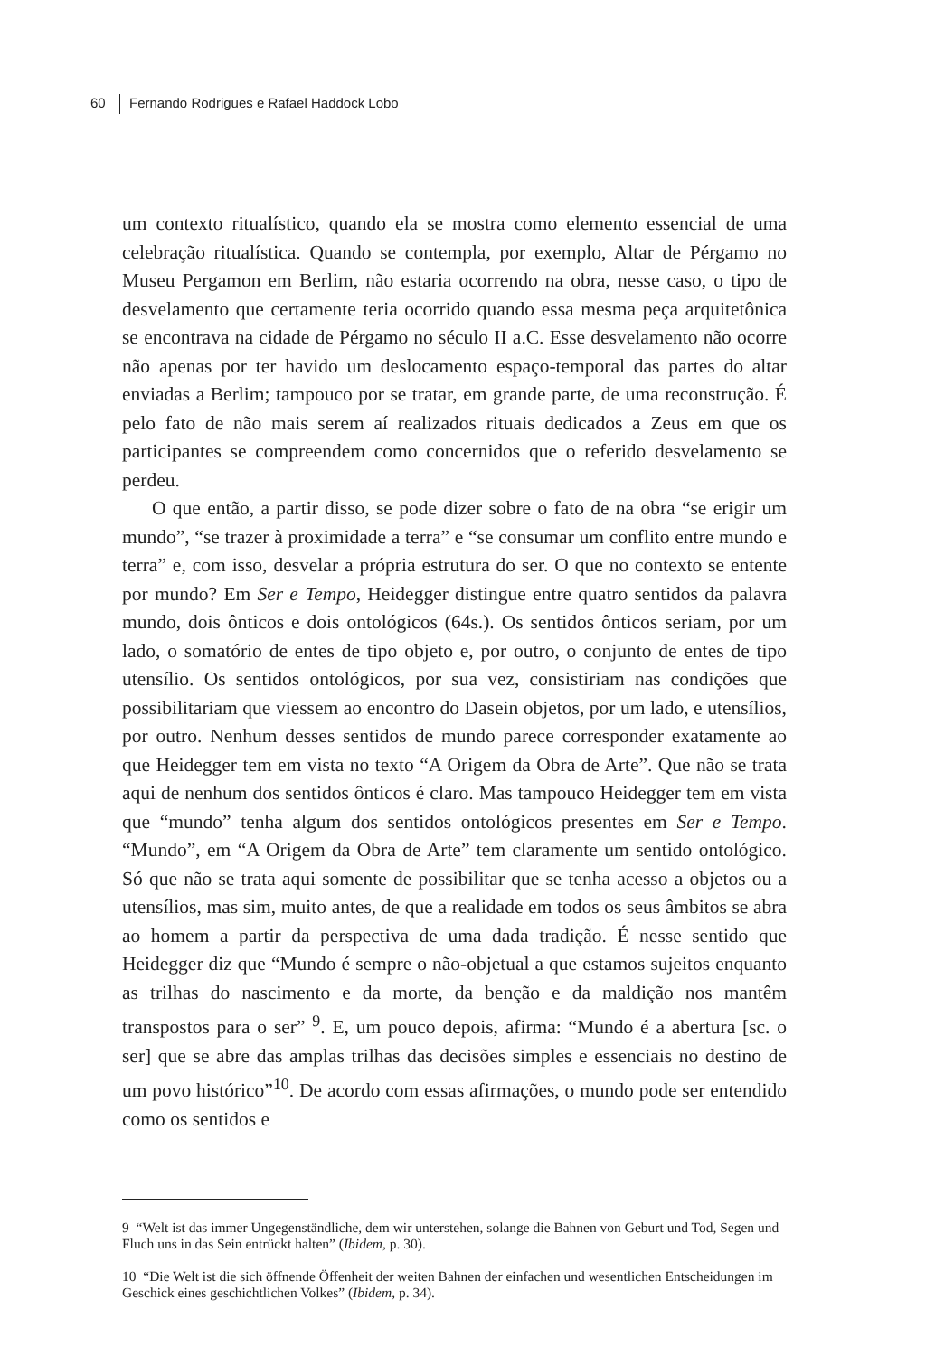60 Fernando Rodrigues e Rafael Haddock Lobo
um contexto ritualístico, quando ela se mostra como elemento essencial de uma celebração ritualística. Quando se contempla, por exemplo, Altar de Pérgamo no Museu Pergamon em Berlim, não estaria ocorrendo na obra, nesse caso, o tipo de desvelamento que certamente teria ocorrido quando essa mesma peça arquitetônica se encontrava na cidade de Pérgamo no século II a.C. Esse desvelamento não ocorre não apenas por ter havido um deslocamento espaço-temporal das partes do altar enviadas a Berlim; tampouco por se tratar, em grande parte, de uma reconstrução. É pelo fato de não mais serem aí realizados rituais dedicados a Zeus em que os participantes se compreendem como concernidos que o referido desvelamento se perdeu.
O que então, a partir disso, se pode dizer sobre o fato de na obra “se erigir um mundo”, “se trazer à proximidade a terra” e “se consumar um conflito entre mundo e terra” e, com isso, desvelar a própria estrutura do ser. O que no contexto se entente por mundo? Em Ser e Tempo, Heidegger distingue entre quatro sentidos da palavra mundo, dois ônticos e dois ontológicos (64s.). Os sentidos ônticos seriam, por um lado, o somatório de entes de tipo objeto e, por outro, o conjunto de entes de tipo utensílio. Os sentidos ontológicos, por sua vez, consistiriam nas condições que possibilitariam que viessem ao encontro do Dasein objetos, por um lado, e utensílios, por outro. Nenhum desses sentidos de mundo parece corresponder exatamente ao que Heidegger tem em vista no texto “A Origem da Obra de Arte”. Que não se trata aqui de nenhum dos sentidos ônticos é claro. Mas tampouco Heidegger tem em vista que “mundo” tenha algum dos sentidos ontológicos presentes em Ser e Tempo. “Mundo”, em “A Origem da Obra de Arte” tem claramente um sentido ontológico. Só que não se trata aqui somente de possibilitar que se tenha acesso a objetos ou a utensílios, mas sim, muito antes, de que a realidade em todos os seus âmbitos se abra ao homem a partir da perspectiva de uma dada tradição. É nesse sentido que Heidegger diz que “Mundo é sempre o não-objetual a que estamos sujeitos enquanto as trilhas do nascimento e da morte, da benção e da maldição nos mantêm transpostos para o ser” <sup>9</sup>. E, um pouco depois, afirma: “Mundo é a abertura [sc. o ser] que se abre das amplas trilhas das decisões simples e essenciais no destino de um povo histórico”<sup>10</sup>. De acordo com essas afirmações, o mundo pode ser entendido como os sentidos e
9 “Welt ist das immer Ungegenständliche, dem wir unterstehen, solange die Bahnen von Geburt und Tod, Segen und Fluch uns in das Sein entrückt halten” (Ibidem, p. 30).
10 “Die Welt ist die sich öffnende Öffenheit der weiten Bahnen der einfachen und wesentlichen Entscheidungen im Geschick eines geschichtlichen Volkes” (Ibidem, p. 34).